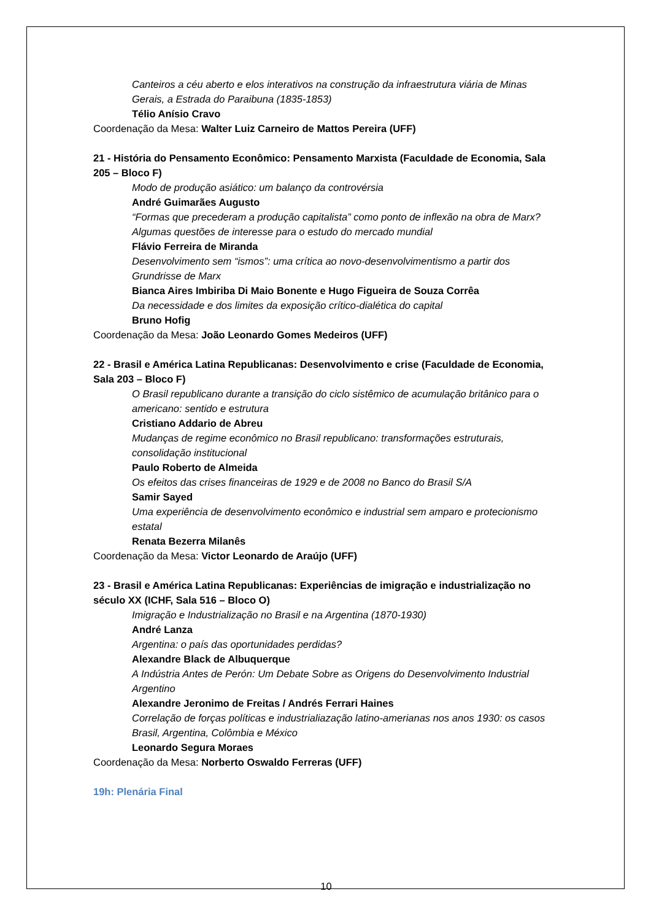Canteiros a céu aberto e elos interativos na construção da infraestrutura viária de Minas Gerais, a Estrada do Paraibuna (1835-1853)
Télio Anísio Cravo
Coordenação da Mesa: Walter Luiz Carneiro de Mattos Pereira (UFF)
21 - História do Pensamento Econômico: Pensamento Marxista (Faculdade de Economia, Sala 205 – Bloco F)
Modo de produção asiático: um balanço da controvérsia
André Guimarães Augusto
“Formas que precederam a produção capitalista” como ponto de inflexão na obra de Marx? Algumas questões de interesse para o estudo do mercado mundial
Flávio Ferreira de Miranda
Desenvolvimento sem “ismos”: uma crítica ao novo-desenvolvimentismo a partir dos Grundrisse de Marx
Bianca Aires Imbiriba Di Maio Bonente e Hugo Figueira de Souza Corrêa
Da necessidade e dos limites da exposição crítico-dialética do capital
Bruno Hofig
Coordenação da Mesa: João Leonardo Gomes Medeiros (UFF)
22 - Brasil e América Latina Republicanas: Desenvolvimento e crise (Faculdade de Economia, Sala 203 – Bloco F)
O Brasil republicano durante a transição do ciclo sistêmico de acumulação britânico para o americano: sentido e estrutura
Cristiano Addario de Abreu
Mudanças de regime econômico no Brasil republicano: transformações estruturais, consolidação institucional
Paulo Roberto de Almeida
Os efeitos das crises financeiras de 1929 e de 2008 no Banco do Brasil S/A
Samir Sayed
Uma experiência de desenvolvimento econômico e industrial sem amparo e protecionismo estatal
Renata Bezerra Milanês
Coordenação da Mesa: Victor Leonardo de Araújo (UFF)
23 - Brasil e América Latina Republicanas: Experiências de imigração e industrialização no século XX (ICHF, Sala 516 – Bloco O)
Imigração e Industrialização no Brasil e na Argentina (1870-1930)
André Lanza
Argentina: o país das oportunidades perdidas?
Alexandre Black de Albuquerque
A Indústria Antes de Perón: Um Debate Sobre as Origens do Desenvolvimento Industrial Argentino
Alexandre Jeronimo de Freitas / Andrés Ferrari Haines
Correlação de forças políticas e industrialiazação latino-amerianas nos anos 1930: os casos Brasil, Argentina, Colômbia e México
Leonardo Segura Moraes
Coordenação da Mesa: Norberto Oswaldo Ferreras (UFF)
19h: Plenária Final
10